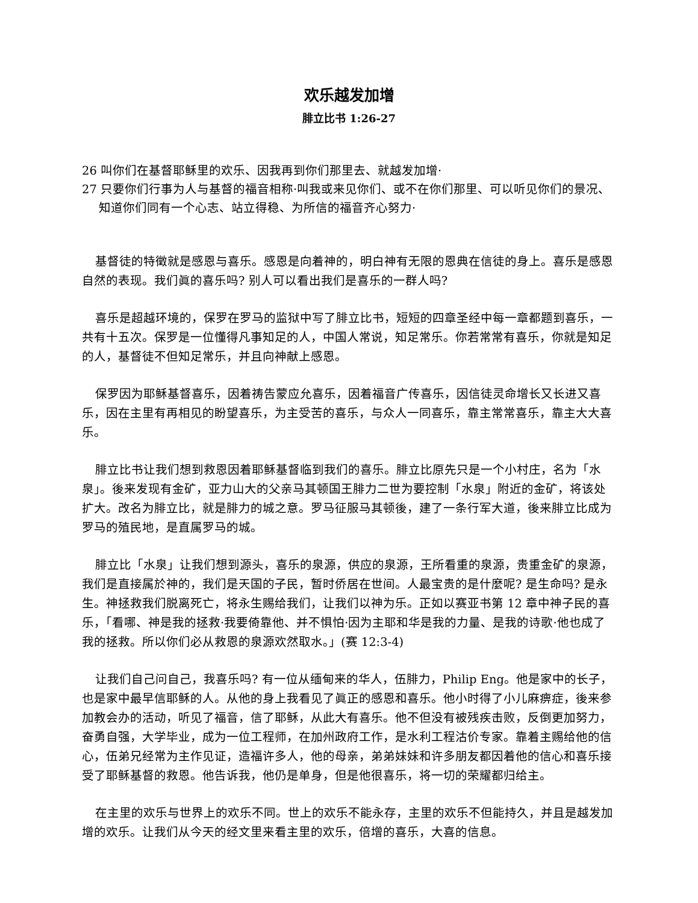欢乐越发加增
腓立比书 1:26-27
26 叫你们在基督耶稣里的欢乐、因我再到你们那里去、就越发加增·
27 只要你们行事为人与基督的福音相称·叫我或来见你们、或不在你们那里、可以听见你们的景况、知道你们同有一个心志、站立得稳、为所信的福音齐心努力·
基督徒的特徵就是感恩与喜乐。感恩是向着神的，明白神有无限的恩典在信徒的身上。喜乐是感恩自然的表现。我们眞的喜乐吗? 别人可以看出我们是喜乐的一群人吗?
喜乐是超越环境的，保罗在罗马的监狱中写了腓立比书，短短的四章圣经中每一章都题到喜乐，一共有十五次。保罗是一位懂得凡事知足的人，中国人常说，知足常乐。你若常常有喜乐，你就是知足的人，基督徒不但知足常乐，并且向神献上感恩。
保罗因为耶稣基督喜乐，因着祷告蒙应允喜乐，因着福音广传喜乐，因信徒灵命增长又长进又喜乐，因在主里有再相见的盼望喜乐，为主受苦的喜乐，与众人一同喜乐，靠主常常喜乐，靠主大大喜乐。
腓立比书让我们想到救恩因着耶稣基督临到我们的喜乐。腓立比原先只是一个小村庄，名为「水泉」。後来发现有金矿，亚力山大的父亲马其顿国王腓力二世为要控制「水泉」附近的金矿，将该处扩大。改名为腓立比，就是腓力的城之意。罗马征服马其顿後，建了一条行军大道，後来腓立比成为罗马的殖民地，是直属罗马的城。
腓立比「水泉」让我们想到源头，喜乐的泉源，供应的泉源，王所看重的泉源，贵重金矿的泉源，我们是直接属於神的，我们是天国的子民，暂时侨居在世间。人最宝贵的是什麼呢? 是生命吗? 是永生。神拯救我们脱离死亡，将永生赐给我们，让我们以神为乐。正如以赛亚书第 12 章中神子民的喜乐，「看哪、神是我的拯救·我要倚靠他、并不惧怕·因为主耶和华是我的力量、是我的诗歌·他也成了我的拯救。所以你们必从救恩的泉源欢然取水。」(赛 12:3-4)
让我们自己问自己，我喜乐吗? 有一位从缅甸来的华人，伍腓力，Philip Eng。他是家中的长子，也是家中最早信耶稣的人。从他的身上我看见了眞正的感恩和喜乐。他小时得了小儿麻痹症，後来参加教会办的活动，听见了福音，信了耶稣，从此大有喜乐。他不但没有被残疾击败，反倒更加努力，奋勇自强，大学毕业，成为一位工程师，在加州政府工作，是水利工程沽价专家。靠着主赐给他的信心，伍弟兄经常为主作见证，造福许多人，他的母亲，弟弟妹妹和许多朋友都因着他的信心和喜乐接受了耶稣基督的救恩。他告诉我，他仍是单身，但是他很喜乐，将一切的荣耀都归给主。
在主里的欢乐与世界上的欢乐不同。世上的欢乐不能永存，主里的欢乐不但能持久，并且是越发加增的欢乐。让我们从今天的经文里来看主里的欢乐，倍增的喜乐，大喜的信息。